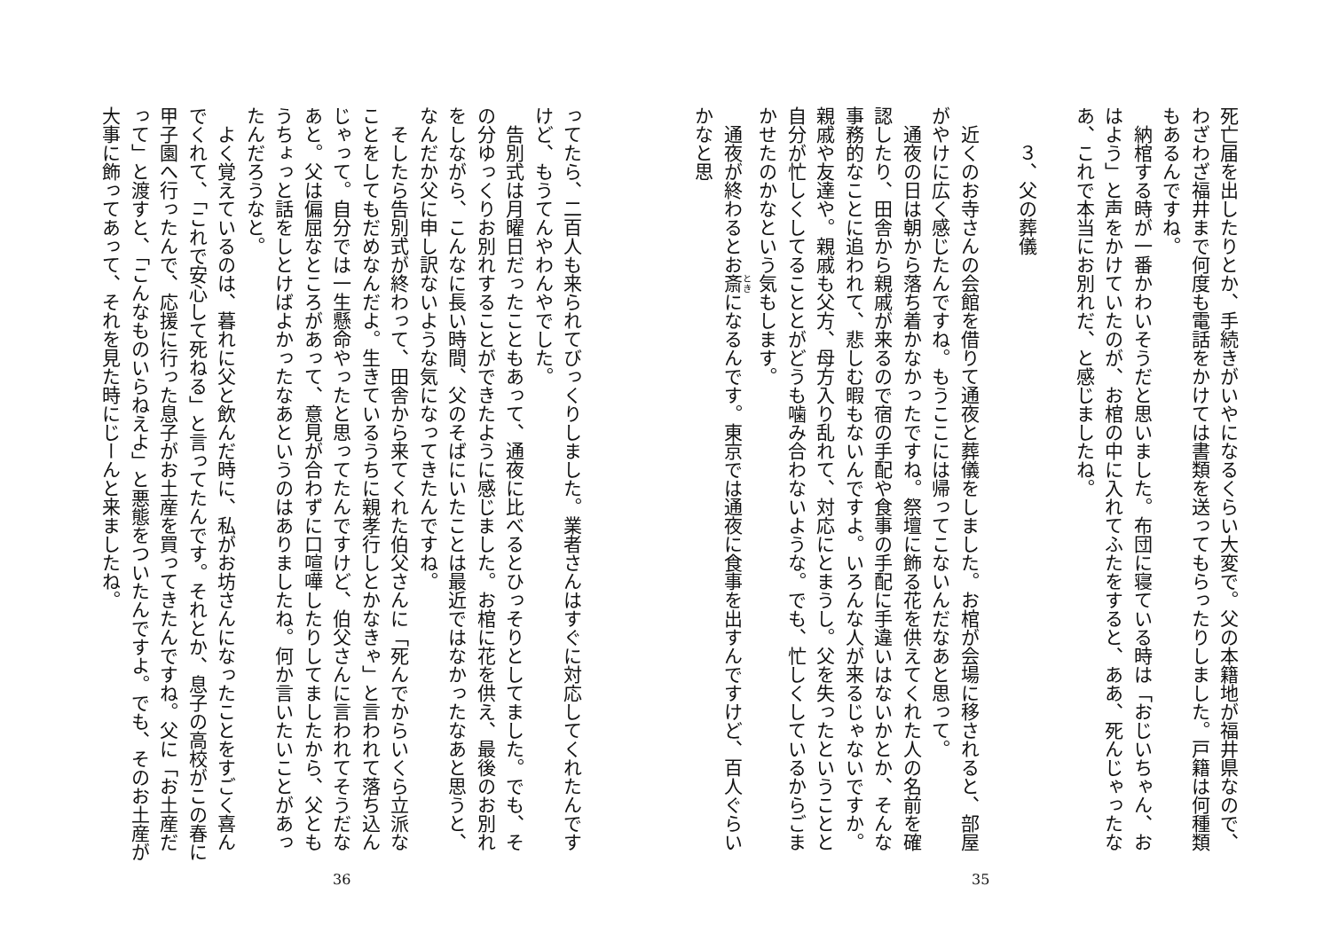死亡届を出したりとか、手続きがいやになるくらい大変で。父の本籍地が福井県なので、わざわざ福井まで何度も電話をかけては書類を送ってもらったりしました。戸籍は何種類もあるんですね。
　納棺する時が一番かわいそうだと思いました。布団に寝ている時は「おじいちゃん、おはよう」と声をかけていたのが、お棺の中に入れてふたをすると、ああ、死んじゃったなあ、これで本当にお別れだ、と感じましたね。
　
３、父の葬儀
　
　近くのお寺さんの会館を借りて通夜と葬儀をしました。お棺が会場に移されると、部屋がやけに広く感じたんですね。もうここには帰ってこないんだなあと思って。
　通夜の日は朝から落ち着かなかったですね。祭壇に飾る花を供えてくれた人の名前を確認したり、田舎から親戚が来るので宿の手配や食事の手配に手違いはないかとか、そんな事務的なことに追われて、悲しむ暇もないんですよ。いろんな人が来るじゃないですか。親戚や友達や。親戚も父方、母方入り乱れて、対応にとまうし。父を失ったということと自分が忙しくしてることとがどうも噛み合わないような。でも、忙しくしているからごまかせたのかなという気もします。
　通夜が終わるとお斎になるんです。東京では通夜に食事を出すんですけど、百人ぐらいかなと思
35
ってたら、二百人も来られてびっくりしました。業者さんはすぐに対応してくれたんですけど、もうてんやわんやでした。
　告別式は月曜日だったこともあって、通夜に比べるとひっそりとしてました。でも、その分ゆっくりお別れすることができたように感じました。お棺に花を供え、最後のお別れをしながら、こんなに長い時間、父のそばにいたことは最近ではなかったなあと思うと、なんだか父に申し訳ないような気になってきたんですね。
　そしたら告別式が終わって、田舎から来てくれた伯父さんに「死んでからいくら立派なことをしてもだめなんだよ。生きているうちに親孝行しとかなきゃ」と言われて落ち込んじゃって。自分では一生懸命やったと思ってたんですけど、伯父さんに言われてそうだなあと。父は偏屈なところがあって、意見が合わずに口喧嘩したりしてましたから、父ともうちょっと話をしとけばよかったなあというのはありましたね。何か言いたいことがあったんだろうなと。
　よく覚えているのは、暮れに父と飲んだ時に、私がお坊さんになったことをすごく喜んでくれて、「これで安心して死ねる」と言ってたんです。それとか、息子の高校がこの春に甲子園へ行ったんで、応援に行った息子がお土産を買ってきたんですね。父に「お土産だって」と渡すと、「こんなものいらねえよ」と悪態をついたんですよ。でも、そのお土産が大事に飾ってあって、それを見た時にじーんと来ましたね。
36